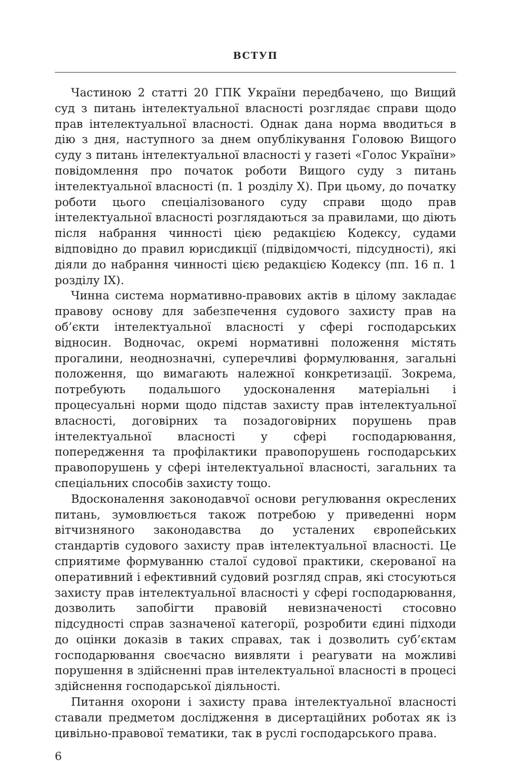ВСТУП
Частиною 2 статті 20 ГПК України передбачено, що Вищий суд з питань інтелектуальної власності розглядає справи щодо прав інтелектуальної власності. Однак дана норма вводиться в дію з дня, наступного за днем опублікування Головою Вищого суду з питань інтелектуальної власності у газеті «Голос України» повідомлення про початок роботи Вищого суду з питань інтелектуальної власності (п. 1 розділу X). При цьому, до початку роботи цього спеціалізованого суду справи щодо прав інтелектуальної власності розглядаються за правилами, що діють після набрання чинності цією редакцією Кодексу, судами відповідно до правил юрисдикції (підвідомчості, підсудності), які діяли до набрання чинності цією редакцією Кодексу (пп. 16 п. 1 розділу IX).
Чинна система нормативно-правових актів в цілому закладає правову основу для забезпечення судового захисту прав на об’єкти інтелектуальної власності у сфері господарських відносин. Водночас, окремі нормативні положення містять прогалини, неоднозначні, суперечливі формулювання, загальні положення, що вимагають належної конкретизації. Зокрема, потребують подальшого удосконалення матеріальні і процесуальні норми щодо підстав захисту прав інтелектуальної власності, договірних та позадоговірних порушень прав інтелектуальної власності у сфері господарювання, попередження та профілактики правопорушень господарських правопорушень у сфері інтелектуальної власності, загальних та спеціальних способів захисту тощо.
Вдосконалення законодавчої основи регулювання окреслених питань, зумовлюється також потребою у приведенні норм вітчизняного законодавства до усталених європейських стандартів судового захисту прав інтелектуальної власності. Це сприятиме формуванню сталої судової практики, скерованої на оперативний і ефективний судовий розгляд справ, які стосуються захисту прав інтелектуальної власності у сфері господарювання, дозволить запобігти правовій невизначеності стосовно підсудності справ зазначеної категорії, розробити єдині підходи до оцінки доказів в таких справах, так і дозволить суб’єктам господарювання своєчасно виявляти і реагувати на можливі порушення в здійсненні прав інтелектуальної власності в процесі здійснення господарської діяльності.
Питання охорони і захисту права інтелектуальної власності ставали предметом дослідження в дисертаційних роботах як із цивільно-правової тематики, так в руслі господарського права.
6